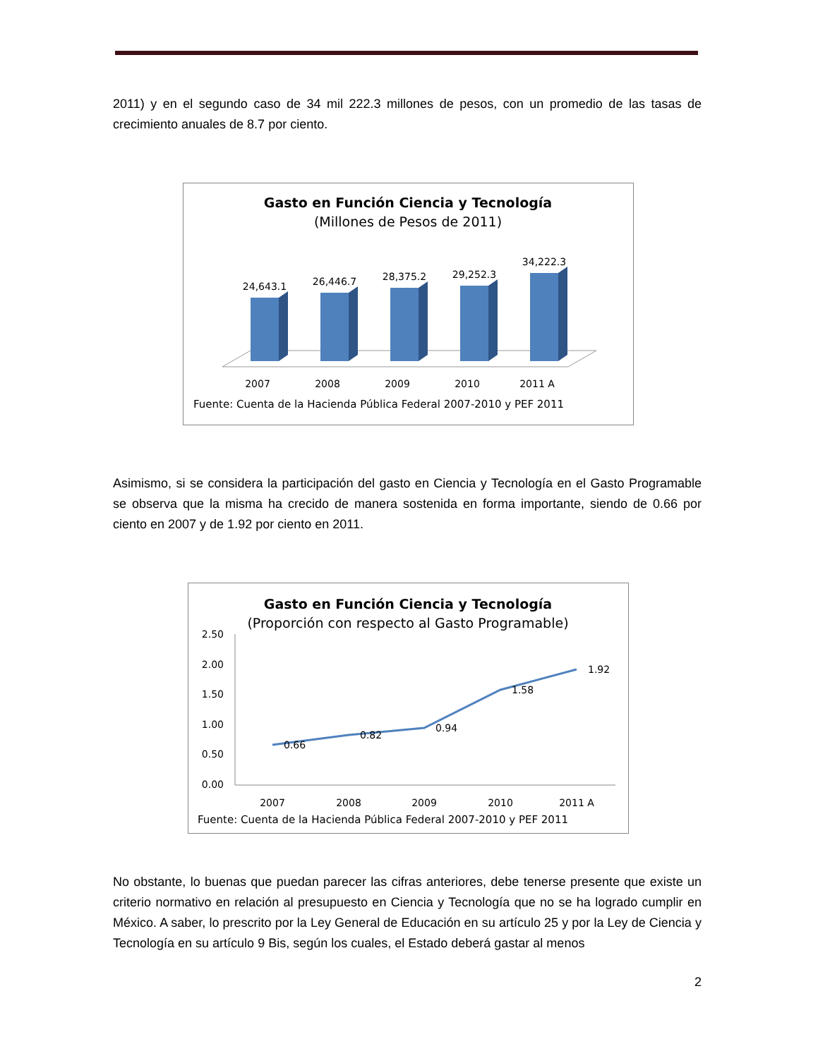2011) y en el segundo caso de 34 mil 222.3 millones de pesos, con un promedio de las tasas de crecimiento anuales de 8.7 por ciento.
Gasto en Función Ciencia y Tecnología
(Millones de Pesos de 2011)
24,643.1
26,446.7
28,375.2
29,252.3
34,222.3
2007
2008
2009
2010
2011 A
Fuente: Cuenta de la Hacienda Pública Federal 2007-2010 y PEF 2011
Asimismo, si se considera la participación del gasto en Ciencia y Tecnología en el Gasto Programable se observa que la misma ha crecido de manera sostenida en forma importante, siendo de 0.66 por ciento en 2007 y de 1.92 por ciento en 2011.
Gasto en Función Ciencia y Tecnología
(Proporción con respecto al Gasto Programable)
2.50
2.00
1.50
1.00
0.50
0.00
0.66
0.82
0.94
1.58
1.92
2007
2008
2009
2010
2011 A
Fuente: Cuenta de la Hacienda Pública Federal 2007-2010 y PEF 2011
No obstante, lo buenas que puedan parecer las cifras anteriores, debe tenerse presente que existe un criterio normativo en relación al presupuesto en Ciencia y Tecnología que no se ha logrado cumplir en México. A saber, lo prescrito por la Ley General de Educación en su artículo 25 y por la Ley de Ciencia y Tecnología en su artículo 9 Bis, según los cuales, el Estado deberá gastar al menos
2